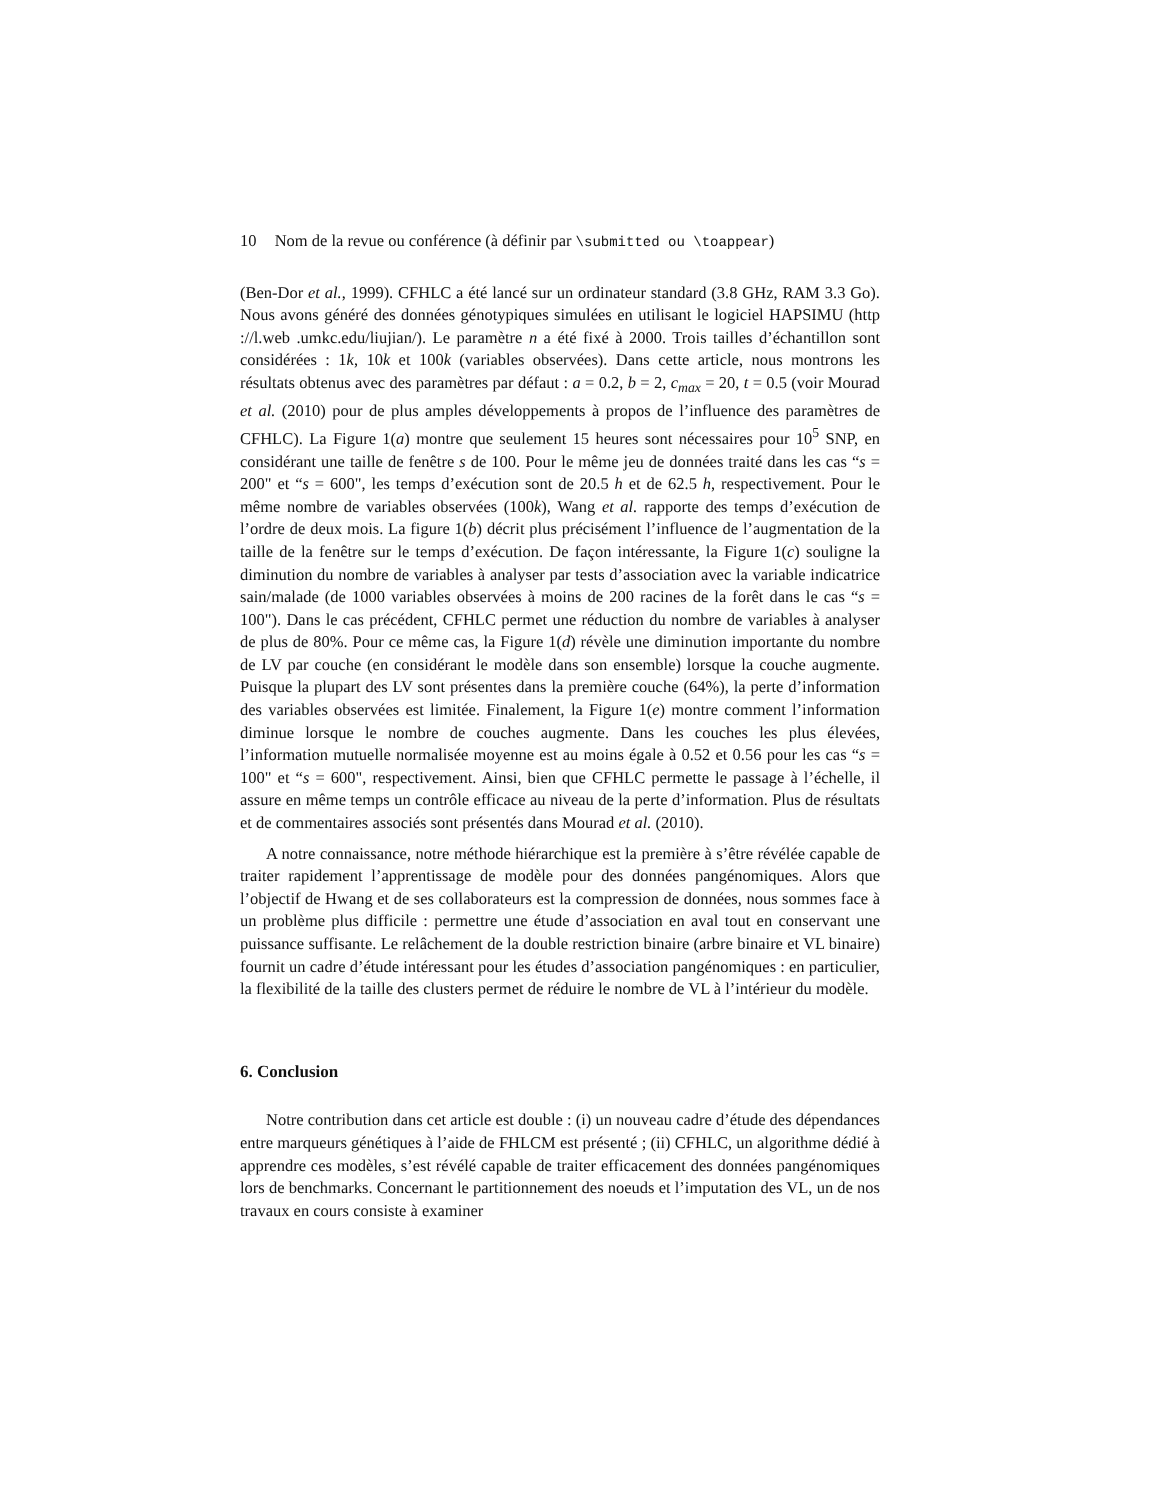10 Nom de la revue ou conférence (à définir par \submitted ou \toappear)
(Ben-Dor et al., 1999). CFHLC a été lancé sur un ordinateur standard (3.8 GHz, RAM 3.3 Go). Nous avons généré des données génotypiques simulées en utilisant le logiciel HAPSIMU (http ://l.web .umkc.edu/liujian/). Le paramètre n a été fixé à 2000. Trois tailles d’échantillon sont considérées : 1k, 10k et 100k (variables observées). Dans cette article, nous montrons les résultats obtenus avec des paramètres par défaut : a = 0.2, b = 2, c<sub>max</sub> = 20, t = 0.5 (voir Mourad et al. (2010) pour de plus amples développements à propos de l’influence des paramètres de CFHLC). La Figure 1(a) montre que seulement 15 heures sont nécessaires pour 10<sup>5</sup> SNP, en considérant une taille de fenêtre s de 100. Pour le même jeu de données traité dans les cas “s = 200" et “s = 600", les temps d’exécution sont de 20.5 h et de 62.5 h, respectivement. Pour le même nombre de variables observées (100k), Wang et al. rapporte des temps d’exécution de l’ordre de deux mois. La figure 1(b) décrit plus précisément l’influence de l’augmentation de la taille de la fenêtre sur le temps d’exécution. De façon intéressante, la Figure 1(c) souligne la diminution du nombre de variables à analyser par tests d’association avec la variable indicatrice sain/malade (de 1000 variables observées à moins de 200 racines de la forêt dans le cas “s = 100"). Dans le cas précédent, CFHLC permet une réduction du nombre de variables à analyser de plus de 80%. Pour ce même cas, la Figure 1(d) révèle une diminution importante du nombre de LV par couche (en considérant le modèle dans son ensemble) lorsque la couche augmente. Puisque la plupart des LV sont présentes dans la première couche (64%), la perte d’information des variables observées est limitée. Finalement, la Figure 1(e) montre comment l’information diminue lorsque le nombre de couches augmente. Dans les couches les plus élevées, l’information mutuelle normalisée moyenne est au moins égale à 0.52 et 0.56 pour les cas “s = 100" et “s = 600", respectivement. Ainsi, bien que CFHLC permette le passage à l’échelle, il assure en même temps un contrôle efficace au niveau de la perte d’information. Plus de résultats et de commentaires associés sont présentés dans Mourad et al. (2010).
A notre connaissance, notre méthode hiérarchique est la première à s’être révélée capable de traiter rapidement l’apprentissage de modèle pour des données pangénomiques. Alors que l’objectif de Hwang et de ses collaborateurs est la compression de données, nous sommes face à un problème plus difficile : permettre une étude d’association en aval tout en conservant une puissance suffisante. Le relâchement de la double restriction binaire (arbre binaire et VL binaire) fournit un cadre d’étude intéressant pour les études d’association pangénomiques : en particulier, la flexibilité de la taille des clusters permet de réduire le nombre de VL à l’intérieur du modèle.
6. Conclusion
Notre contribution dans cet article est double : (i) un nouveau cadre d’étude des dépendances entre marqueurs génétiques à l’aide de FHLCM est présenté ; (ii) CFHLC, un algorithme dédié à apprendre ces modèles, s’est révélé capable de traiter efficacement des données pangénomiques lors de benchmarks. Concernant le partitionnement des noeuds et l’imputation des VL, un de nos travaux en cours consiste à examiner